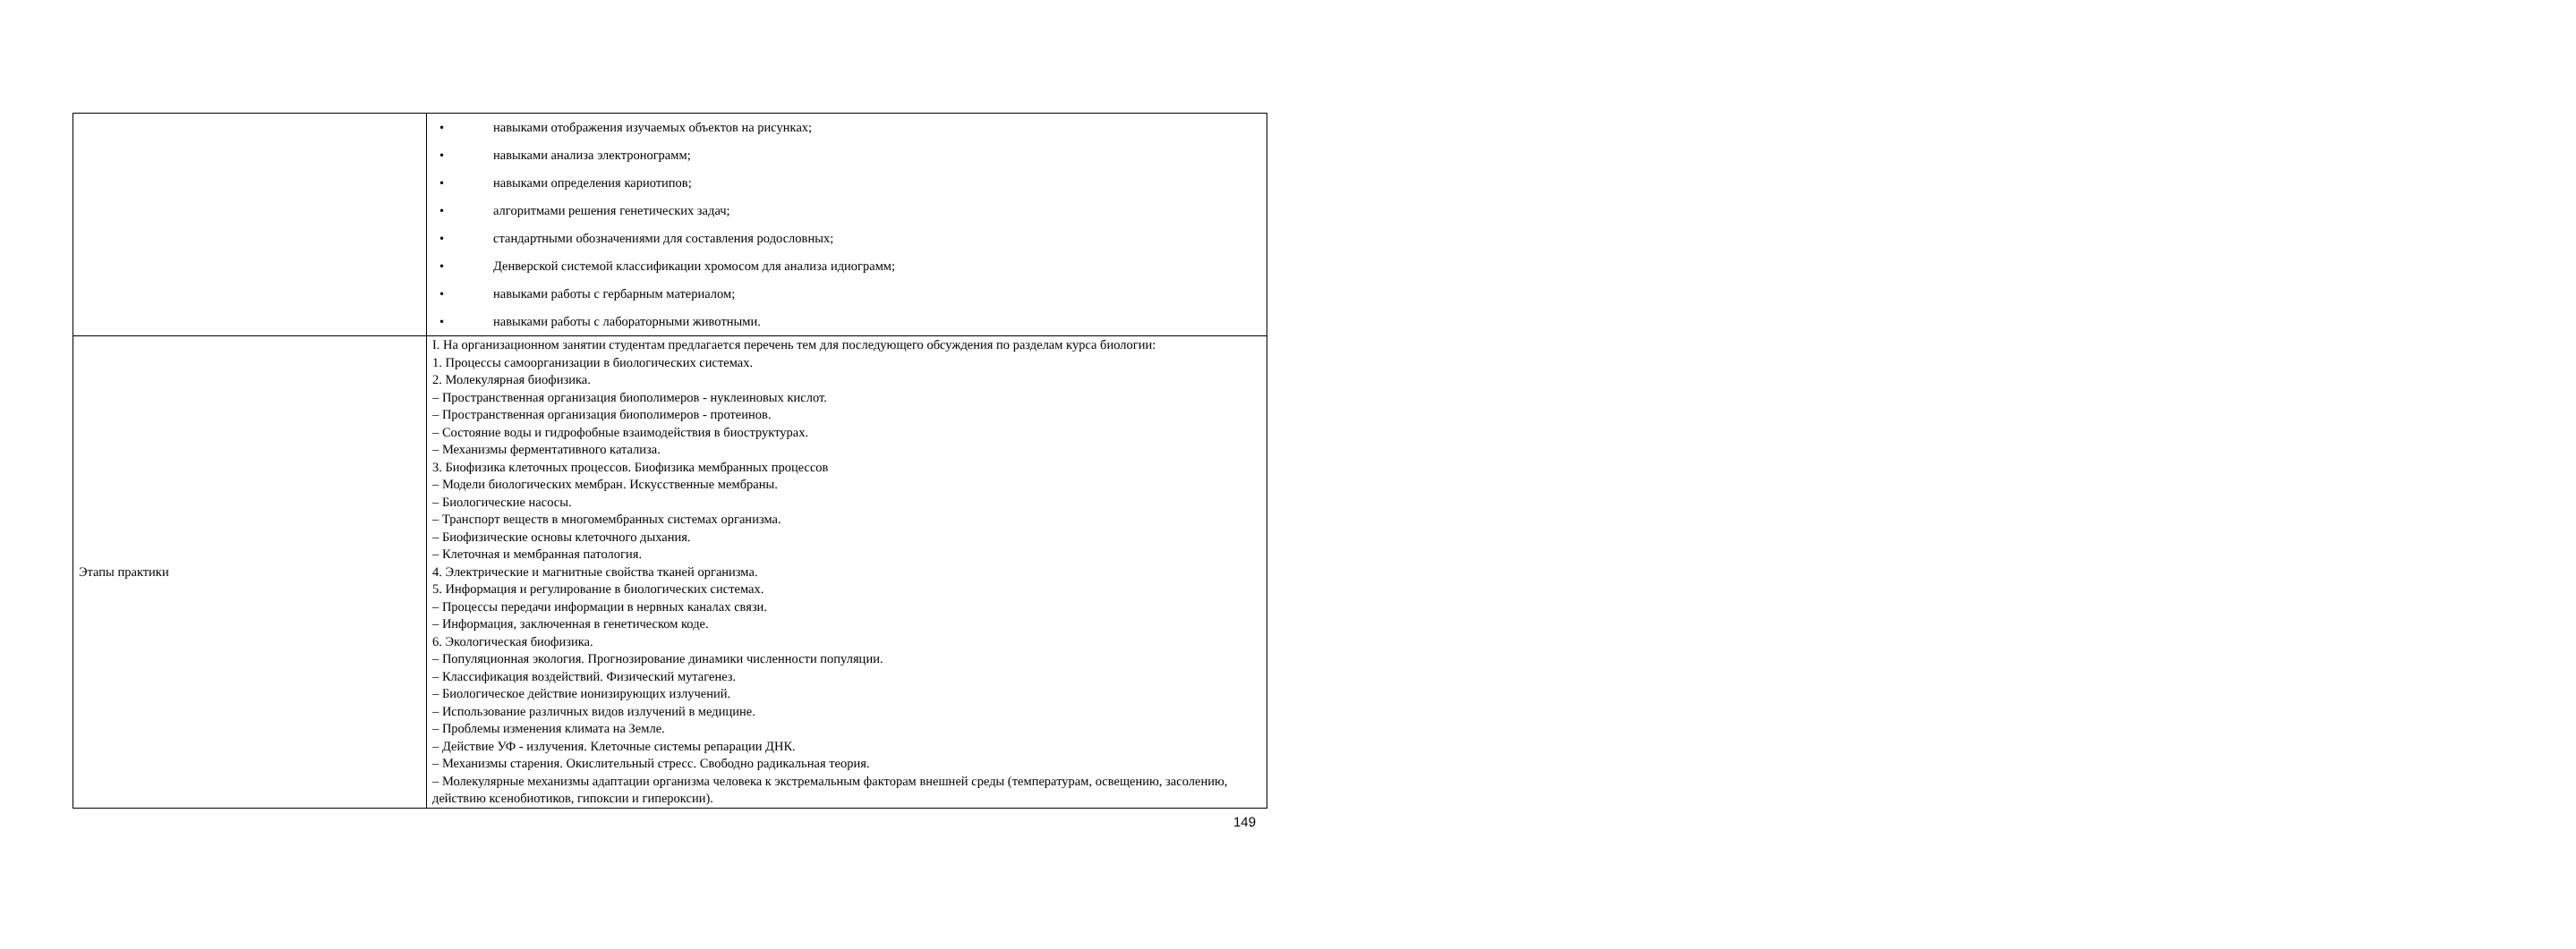| | • навыками отображения изучаемых объектов на рисунках; • навыками анализа электронограмм; • навыками определения кариотипов; • алгоритмами решения генетических задач; • стандартными обозначениями для составления родословных; • Денверской системой классификации хромосом для анализа идиограмм; • навыками работы с гербарным материалом; • навыками работы с лабораторными животными. |
| Этапы практики | I. На организационном занятии студентам предлагается перечень тем для последующего обсуждения по разделам курса биологии: 1. Процессы самоорганизации в биологических системах. 2. Молекулярная биофизика. – Пространственная организация биополимеров - нуклеиновых кислот. – Пространственная организация биополимеров - протеинов. – Состояние воды и гидрофобные взаимодействия в биоструктурах. – Механизмы ферментативного катализа. 3. Биофизика клеточных процессов. Биофизика мембранных процессов – Модели биологических мембран. Искусственные мембраны. – Биологические насосы. – Транспорт веществ в многомембранных системах организма. – Биофизические основы клеточного дыхания. – Клеточная и мембранная патология. 4. Электрические и магнитные свойства тканей организма. 5. Информация и регулирование в биологических системах. – Процессы передачи информации в нервных каналах связи. – Информация, заключенная в генетическом коде. 6. Экологическая биофизика. – Популяционная экология. Прогнозирование динамики численности популяции. – Классификация воздействий. Физический мутагенез. – Биологическое действие ионизирующих излучений. – Использование различных видов излучений в медицине. – Проблемы изменения климата на Земле. – Действие УФ - излучения. Клеточные системы репарации ДНК. – Механизмы старения. Окислительный стресс. Свободно радикальная теория. – Молекулярные механизмы адаптации организма человека к экстремальным факторам внешней среды (температурам, освещению, засолению, действию ксенобиотиков, гипоксии и гипероксии). |
149